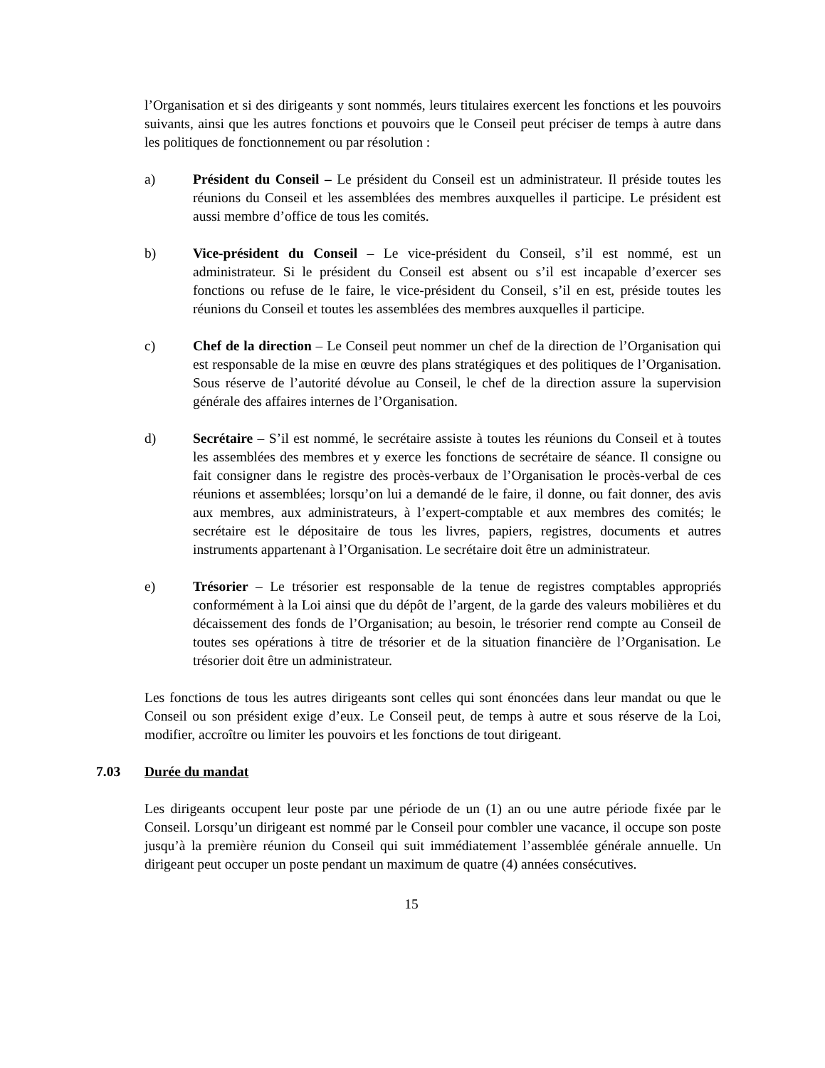l’Organisation et si des dirigeants y sont nommés, leurs titulaires exercent les fonctions et les pouvoirs suivants, ainsi que les autres fonctions et pouvoirs que le Conseil peut préciser de temps à autre dans les politiques de fonctionnement ou par résolution :
a) Président du Conseil – Le président du Conseil est un administrateur. Il préside toutes les réunions du Conseil et les assemblées des membres auxquelles il participe. Le président est aussi membre d’office de tous les comités.
b) Vice-président du Conseil – Le vice-président du Conseil, s’il est nommé, est un administrateur. Si le président du Conseil est absent ou s’il est incapable d’exercer ses fonctions ou refuse de le faire, le vice-président du Conseil, s’il en est, préside toutes les réunions du Conseil et toutes les assemblées des membres auxquelles il participe.
c) Chef de la direction – Le Conseil peut nommer un chef de la direction de l’Organisation qui est responsable de la mise en œuvre des plans stratégiques et des politiques de l’Organisation. Sous réserve de l’autorité dévolue au Conseil, le chef de la direction assure la supervision générale des affaires internes de l’Organisation.
d) Secrétaire – S’il est nommé, le secrétaire assiste à toutes les réunions du Conseil et à toutes les assemblées des membres et y exerce les fonctions de secrétaire de séance. Il consigne ou fait consigner dans le registre des procès-verbaux de l’Organisation le procès-verbal de ces réunions et assemblées; lorsqu’on lui a demandé de le faire, il donne, ou fait donner, des avis aux membres, aux administrateurs, à l’expert-comptable et aux membres des comités; le secrétaire est le dépositaire de tous les livres, papiers, registres, documents et autres instruments appartenant à l’Organisation. Le secrétaire doit être un administrateur.
e) Trésorier – Le trésorier est responsable de la tenue de registres comptables appropriés conformément à la Loi ainsi que du dépôt de l’argent, de la garde des valeurs mobilières et du décaissement des fonds de l’Organisation; au besoin, le trésorier rend compte au Conseil de toutes ses opérations à titre de trésorier et de la situation financière de l’Organisation. Le trésorier doit être un administrateur.
Les fonctions de tous les autres dirigeants sont celles qui sont énoncées dans leur mandat ou que le Conseil ou son président exige d’eux. Le Conseil peut, de temps à autre et sous réserve de la Loi, modifier, accroître ou limiter les pouvoirs et les fonctions de tout dirigeant.
7.03 Durée du mandat
Les dirigeants occupent leur poste par une période de un (1) an ou une autre période fixée par le Conseil. Lorsqu’un dirigeant est nommé par le Conseil pour combler une vacance, il occupe son poste jusqu’à la première réunion du Conseil qui suit immédiatement l’assemblée générale annuelle. Un dirigeant peut occuper un poste pendant un maximum de quatre (4) années consécutives.
15